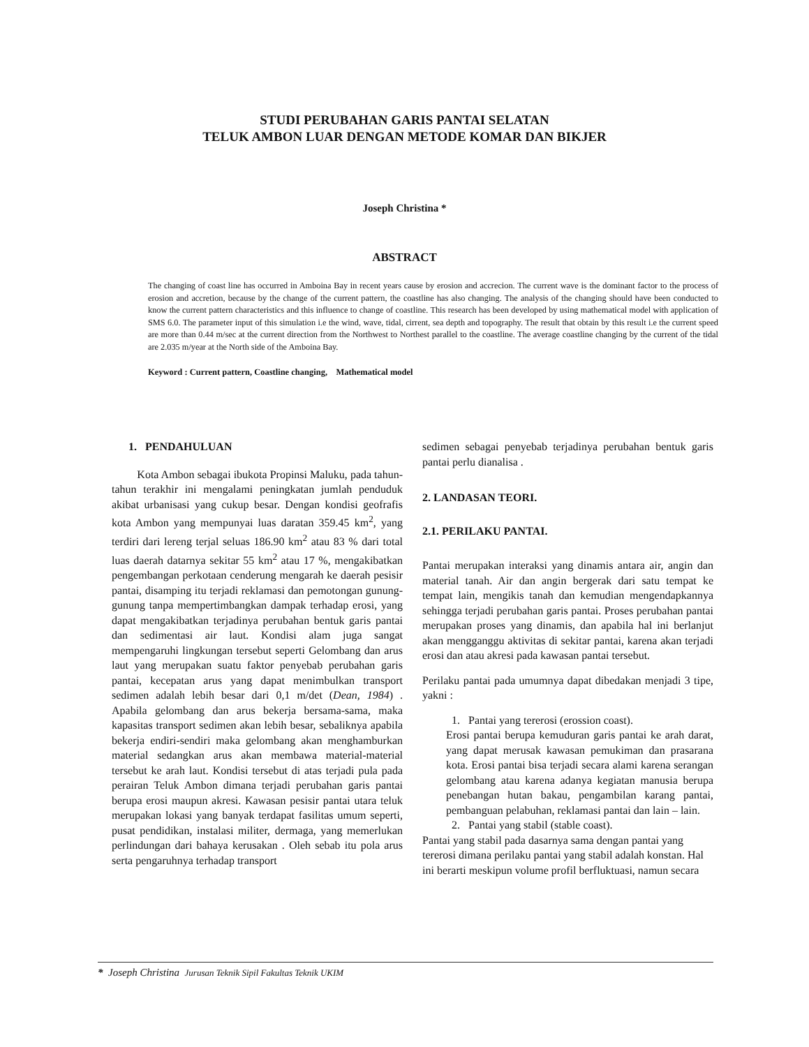STUDI PERUBAHAN GARIS PANTAI SELATAN
TELUK AMBON LUAR DENGAN METODE KOMAR DAN BIKJER
Joseph Christina *
ABSTRACT
The changing of coast line has occurred in Amboina Bay in recent years cause by erosion and accrecion. The current wave is the dominant factor to the process of erosion and accretion, because by the change of the current pattern, the coastline has also changing. The analysis of the changing should have been conducted to know the current pattern characteristics and this influence to change of coastline. This research has been developed by using mathematical model with application of SMS 6.0. The parameter input of this simulation i.e the wind, wave, tidal, cirrent, sea depth and topography. The result that obtain by this result i.e the current speed are more than 0.44 m/sec at the current direction from the Northwest to Northest parallel to the coastline. The average coastline changing by the current of the tidal are 2.035 m/year at the North side of the Amboina Bay.
Keyword : Current pattern, Coastline changing, Mathematical model
1. PENDAHULUAN
Kota Ambon sebagai ibukota Propinsi Maluku, pada tahun-tahun terakhir ini mengalami peningkatan jumlah penduduk akibat urbanisasi yang cukup besar. Dengan kondisi geofrafis kota Ambon yang mempunyai luas daratan 359.45 km<sup>2</sup>, yang terdiri dari lereng terjal seluas 186.90 km<sup>2</sup> atau 83 % dari total luas daerah datarnya sekitar 55 km<sup>2</sup> atau 17 %, mengakibatkan pengembangan perkotaan cenderung mengarah ke daerah pesisir pantai, disamping itu terjadi reklamasi dan pemotongan gunung-gunung tanpa mempertimbangkan dampak terhadap erosi, yang dapat mengakibatkan terjadinya perubahan bentuk garis pantai dan sedimentasi air laut. Kondisi alam juga sangat mempengaruhi lingkungan tersebut seperti Gelombang dan arus laut yang merupakan suatu faktor penyebab perubahan garis pantai, kecepatan arus yang dapat menimbulkan transport sedimen adalah lebih besar dari 0,1 m/det (Dean, 1984) . Apabila gelombang dan arus bekerja bersama-sama, maka kapasitas transport sedimen akan lebih besar, sebaliknya apabila bekerja endiri-sendiri maka gelombang akan menghamburkan material sedangkan arus akan membawa material-material tersebut ke arah laut. Kondisi tersebut di atas terjadi pula pada perairan Teluk Ambon dimana terjadi perubahan garis pantai berupa erosi maupun akresi. Kawasan pesisir pantai utara teluk merupakan lokasi yang banyak terdapat fasilitas umum seperti, pusat pendidikan, instalasi militer, dermaga, yang memerlukan perlindungan dari bahaya kerusakan . Oleh sebab itu pola arus serta pengaruhnya terhadap transport
sedimen sebagai penyebab terjadinya perubahan bentuk garis pantai perlu dianalisa .
2. LANDASAN TEORI.
2.1. PERILAKU PANTAI.
Pantai merupakan interaksi yang dinamis antara air, angin dan material tanah. Air dan angin bergerak dari satu tempat ke tempat lain, mengikis tanah dan kemudian mengendapkannya sehingga terjadi perubahan garis pantai. Proses perubahan pantai merupakan proses yang dinamis, dan apabila hal ini berlanjut akan mengganggu aktivitas di sekitar pantai, karena akan terjadi erosi dan atau akresi pada kawasan pantai tersebut.
Perilaku pantai pada umumnya dapat dibedakan menjadi 3 tipe, yakni :
1. Pantai yang tererosi (erossion coast).
Erosi pantai berupa kemuduran garis pantai ke arah darat, yang dapat merusak kawasan pemukiman dan prasarana kota. Erosi pantai bisa terjadi secara alami karena serangan gelombang atau karena adanya kegiatan manusia berupa penebangan hutan bakau, pengambilan karang pantai, pembanguan pelabuhan, reklamasi pantai dan lain – lain.
2. Pantai yang stabil (stable coast).
Pantai yang stabil pada dasarnya sama dengan pantai yang tererosi dimana perilaku pantai yang stabil adalah konstan. Hal ini berarti meskipun volume profil berfluktuasi, namun secara
* Joseph Christina Jurusan Teknik Sipil Fakultas Teknik UKIM